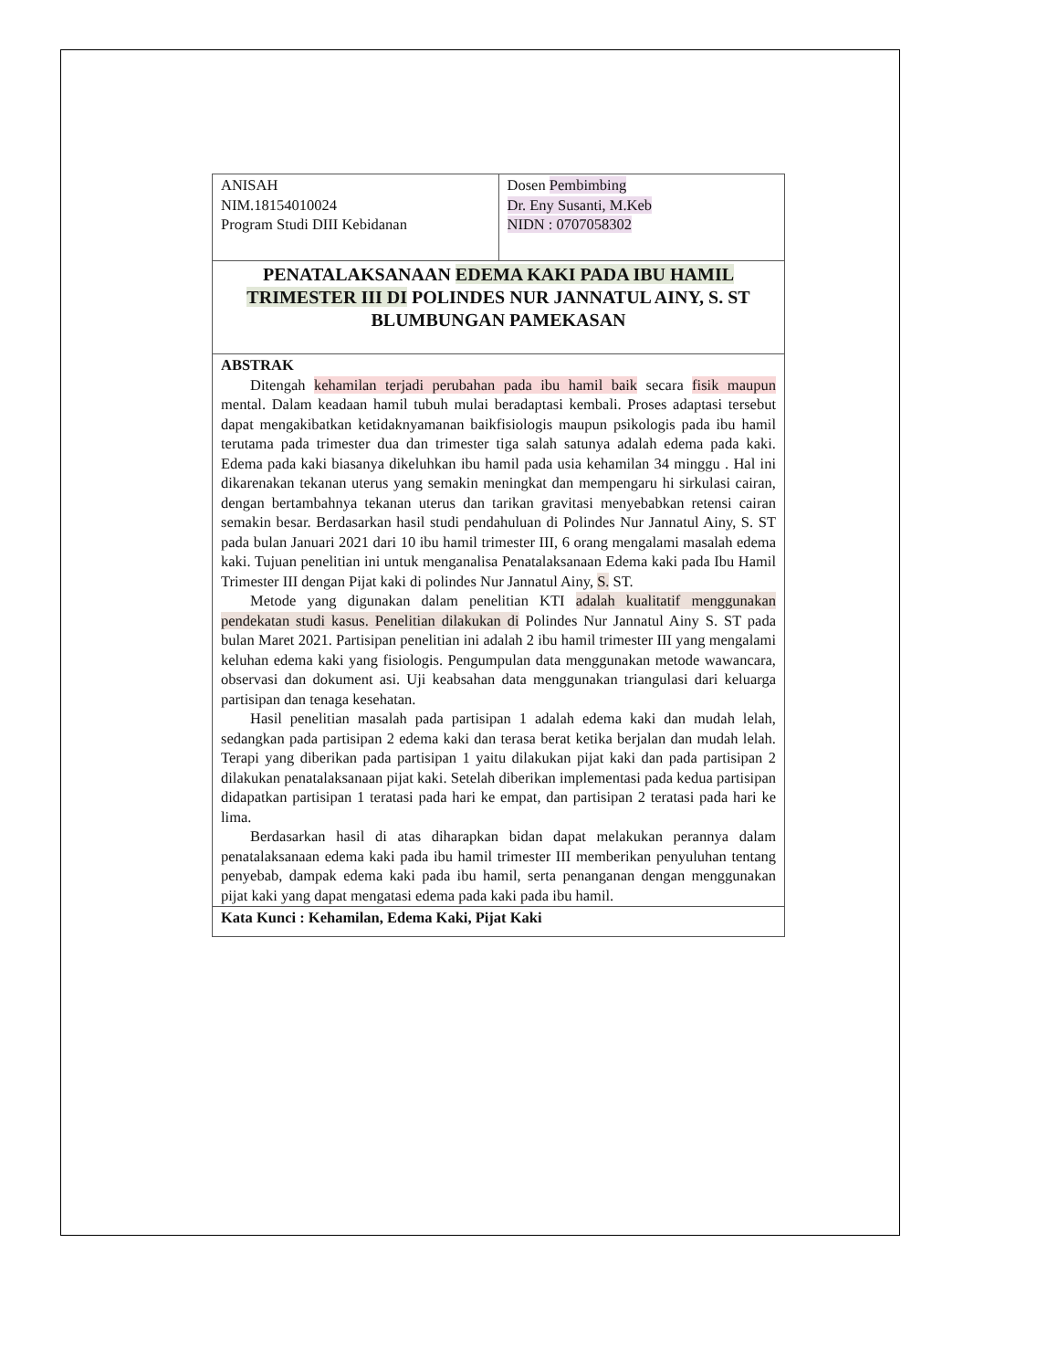| ANISAH NIM.18154010024 Program Studi DIII Kebidanan | Dosen Pembimbing Dr. Eny Susanti, M.Keb NIDN : 0707058302 |
| PENATALAKSANAAN EDEMA KAKI PADA IBU HAMIL TRIMESTER III DI POLINDES NUR JANNATUL AINY, S. ST BLUMBUNGAN PAMEKASAN | |
| ABSTRAK Ditengah kehamilan terjadi perubahan pada ibu hamil baik secara fisik maupun mental. Dalam keadaan hamil tubuh mulai beradaptasi kembali. Proses adaptasi tersebut dapat mengakibatkan ketidaknyamanan baikfisiologis maupun psikologis pada ibu hamil terutama pada trimester dua dan trimester tiga salah satunya adalah edema pada kaki. Edema pada kaki biasanya dikeluhkan ibu hamil pada usia kehamilan 34 minggu . Hal ini dikarenakan tekanan uterus yang semakin meningkat dan mempengaru hi sirkulasi cairan, dengan bertambahnya tekanan uterus dan tarikan gravitasi menyebabkan retensi cairan semakin besar. Berdasarkan hasil studi pendahuluan di Polindes Nur Jannatul Ainy, S. ST pada bulan Januari 2021 dari 10 ibu hamil trimester III, 6 orang mengalami masalah edema kaki. Tujuan penelitian ini untuk menganalisa Penatalaksanaan Edema kaki pada Ibu Hamil Trimester III dengan Pijat kaki di polindes Nur Jannatul Ainy, S. ST. Metode yang digunakan dalam penelitian KTI adalah kualitatif menggunakan pendekatan studi kasus. Penelitian dilakukan di Polindes Nur Jannatul Ainy S. ST pada bulan Maret 2021. Partisipan penelitian ini adalah 2 ibu hamil trimester III yang mengalami keluhan edema kaki yang fisiologis. Pengumpulan data menggunakan metode wawancara, observasi dan dokument asi. Uji keabsahan data menggunakan triangulasi dari keluarga partisipan dan tenaga kesehatan. Hasil penelitian masalah pada partisipan 1 adalah edema kaki dan mudah lelah, sedangkan pada partisipan 2 edema kaki dan terasa berat ketika berjalan dan mudah lelah. Terapi yang diberikan pada partisipan 1 yaitu dilakukan pijat kaki dan pada partisipan 2 dilakukan penatalaksanaan pijat kaki. Setelah diberikan implementasi pada kedua partisipan didapatkan partisipan 1 teratasi pada hari ke empat, dan partisipan 2 teratasi pada hari ke lima. Berdasarkan hasil di atas diharapkan bidan dapat melakukan perannya dalam penatalaksanaan edema kaki pada ibu hamil trimester III memberikan penyuluhan tentang penyebab, dampak edema kaki pada ibu hamil, serta penanganan dengan menggunakan pijat kaki yang dapat mengatasi edema pada kaki pada ibu hamil. | |
| Kata Kunci : Kehamilan, Edema Kaki, Pijat Kaki | |